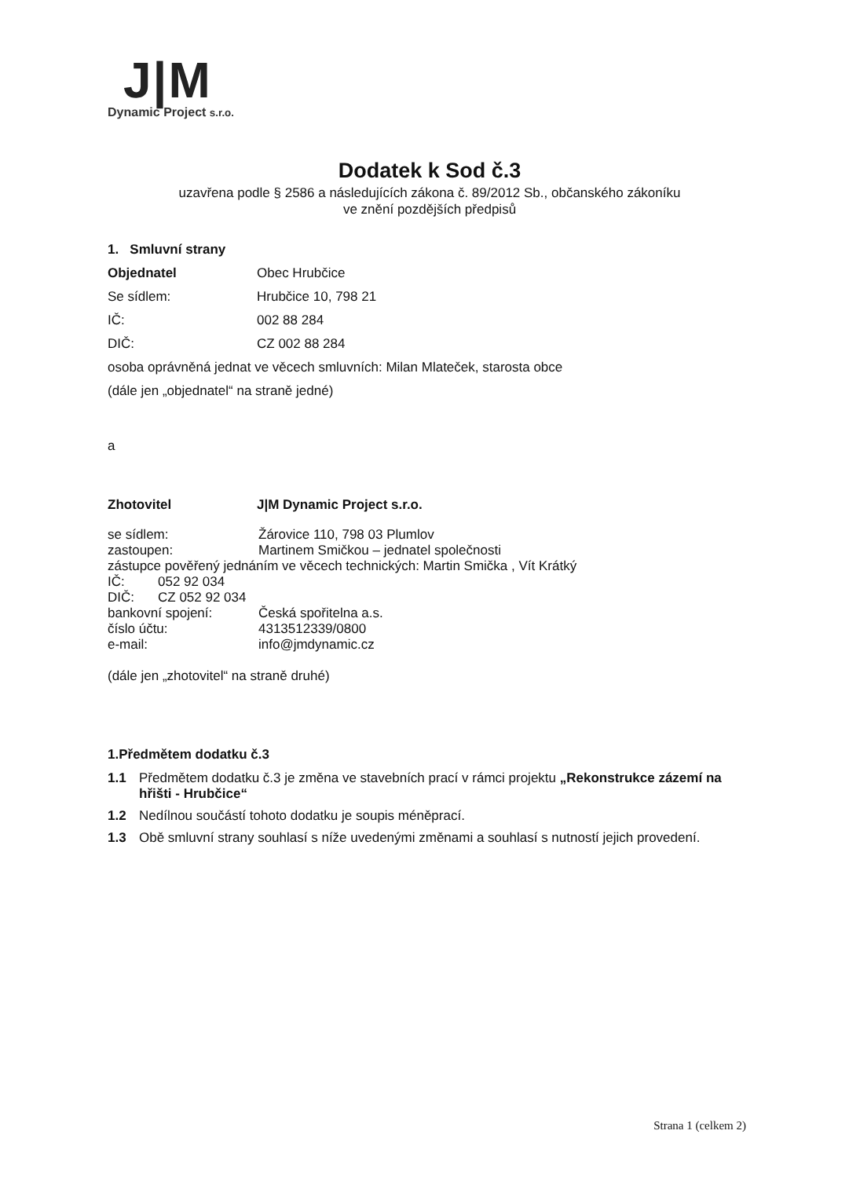J|M
Dynamic Project s.r.o.
Dodatek k Sod č.3
uzavřena podle § 2586 a následujících zákona č. 89/2012 Sb., občanského zákoníku
ve znění pozdějších předpisů
1. Smluvní strany
Objednatel Obec Hrubčice
Se sídlem: Hrubčice 10, 798 21
IČ: 002 88 284
DIČ: CZ 002 88 284
osoba oprávněná jednat ve věcech smluvních: Milan Mlateček, starosta obce
(dále jen „objednatel“ na straně jedné)
a
Zhotovitel J|M Dynamic Project s.r.o.
se sídlem: Žárovice 110, 798 03 Plumlov
zastoupen: Martinem Smičkou – jednatel společnosti
zástupce pověřený jednáním ve věcech technických: Martin Smička , Vít Krátký
IČ: 052 92 034
DIČ: CZ 052 92 034
bankovní spojení: Česká spořitelna a.s.
číslo účtu: 4313512339/0800
e-mail: info@jmdynamic.cz
(dále jen „zhotovitel“ na straně druhé)
1.Předmětem dodatku č.3
1.1 Předmětem dodatku č.3 je změna ve stavebních prací v rámci projektu „Rekonstrukce zázemí na hřišti - Hrubčice“
1.2 Nedílnou součástí tohoto dodatku je soupis méněprací.
1.3 Obě smluvní strany souhlasí s níže uvedenými změnami a souhlasí s nutností jejich provedení.
Strana 1 (celkem 2)